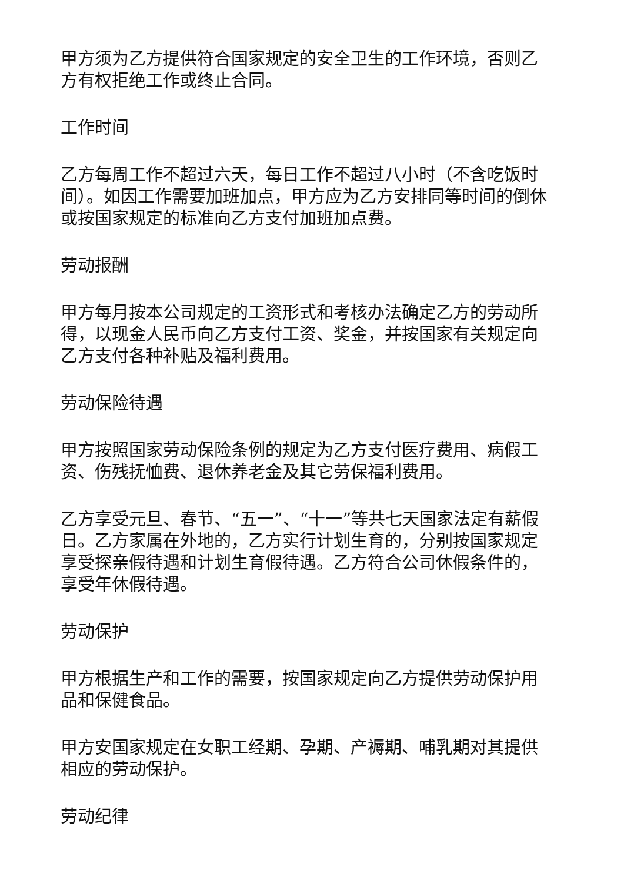甲方须为乙方提供符合国家规定的安全卫生的工作环境，否则乙方有权拒绝工作或终止合同。
工作时间
乙方每周工作不超过六天，每日工作不超过八小时（不含吃饭时间）。如因工作需要加班加点，甲方应为乙方安排同等时间的倒休或按国家规定的标准向乙方支付加班加点费。
劳动报酬
甲方每月按本公司规定的工资形式和考核办法确定乙方的劳动所得，以现金人民币向乙方支付工资、奖金，并按国家有关规定向乙方支付各种补贴及福利费用。
劳动保险待遇
甲方按照国家劳动保险条例的规定为乙方支付医疗费用、病假工资、伤残抚恤费、退休养老金及其它劳保福利费用。
乙方享受元旦、春节、“五一”、“十一”等共七天国家法定有薪假日。乙方家属在外地的，乙方实行计划生育的，分别按国家规定享受探亲假待遇和计划生育假待遇。乙方符合公司休假条件的，享受年休假待遇。
劳动保护
甲方根据生产和工作的需要，按国家规定向乙方提供劳动保护用品和保健食品。
甲方安国家规定在女职工经期、孕期、产褥期、哺乳期对其提供相应的劳动保护。
劳动纪律